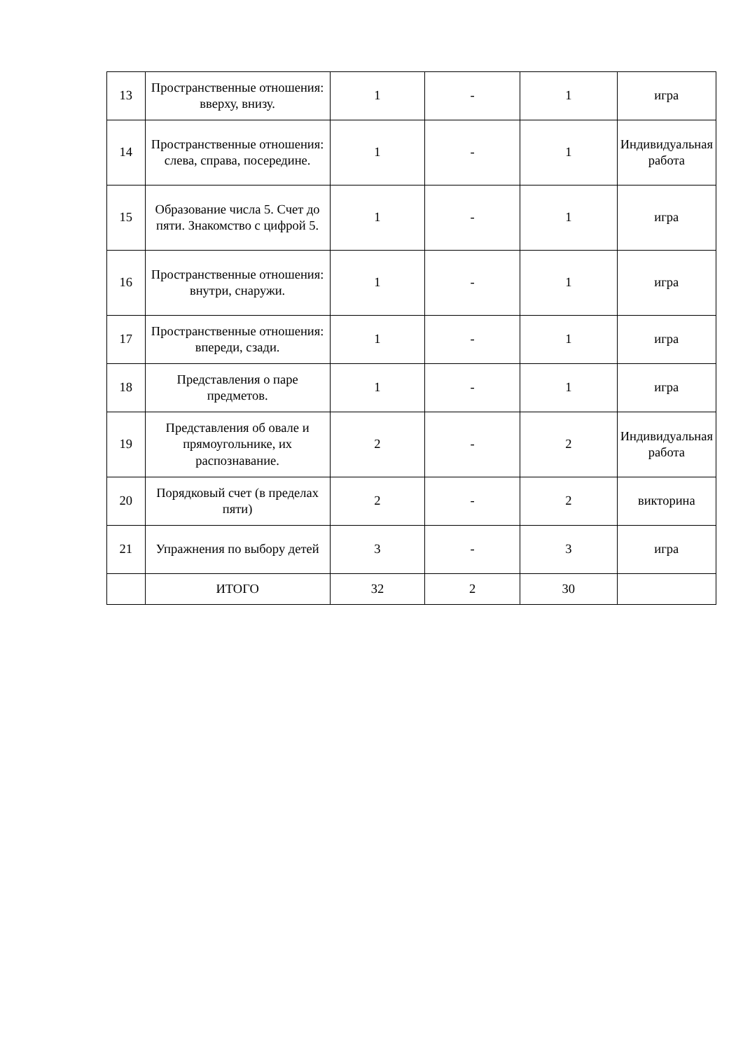| 13 | Пространственные отношения: вверху, внизу. | 1 | - | 1 | игра |
| 14 | Пространственные отношения: слева, справа, посередине. | 1 | - | 1 | Индивидуальная работа |
| 15 | Образование числа 5. Счет до пяти. Знакомство с цифрой 5. | 1 | - | 1 | игра |
| 16 | Пространственные отношения: внутри, снаружи. | 1 | - | 1 | игра |
| 17 | Пространственные отношения: впереди, сзади. | 1 | - | 1 | игра |
| 18 | Представления о паре предметов. | 1 | - | 1 | игра |
| 19 | Представления об овале и прямоугольнике, их распознавание. | 2 | - | 2 | Индивидуальная работа |
| 20 | Порядковый счет (в пределах пяти) | 2 | - | 2 | викторина |
| 21 | Упражнения по выбору детей | 3 | - | 3 | игра |
| | ИТОГО | 32 | 2 | 30 | |